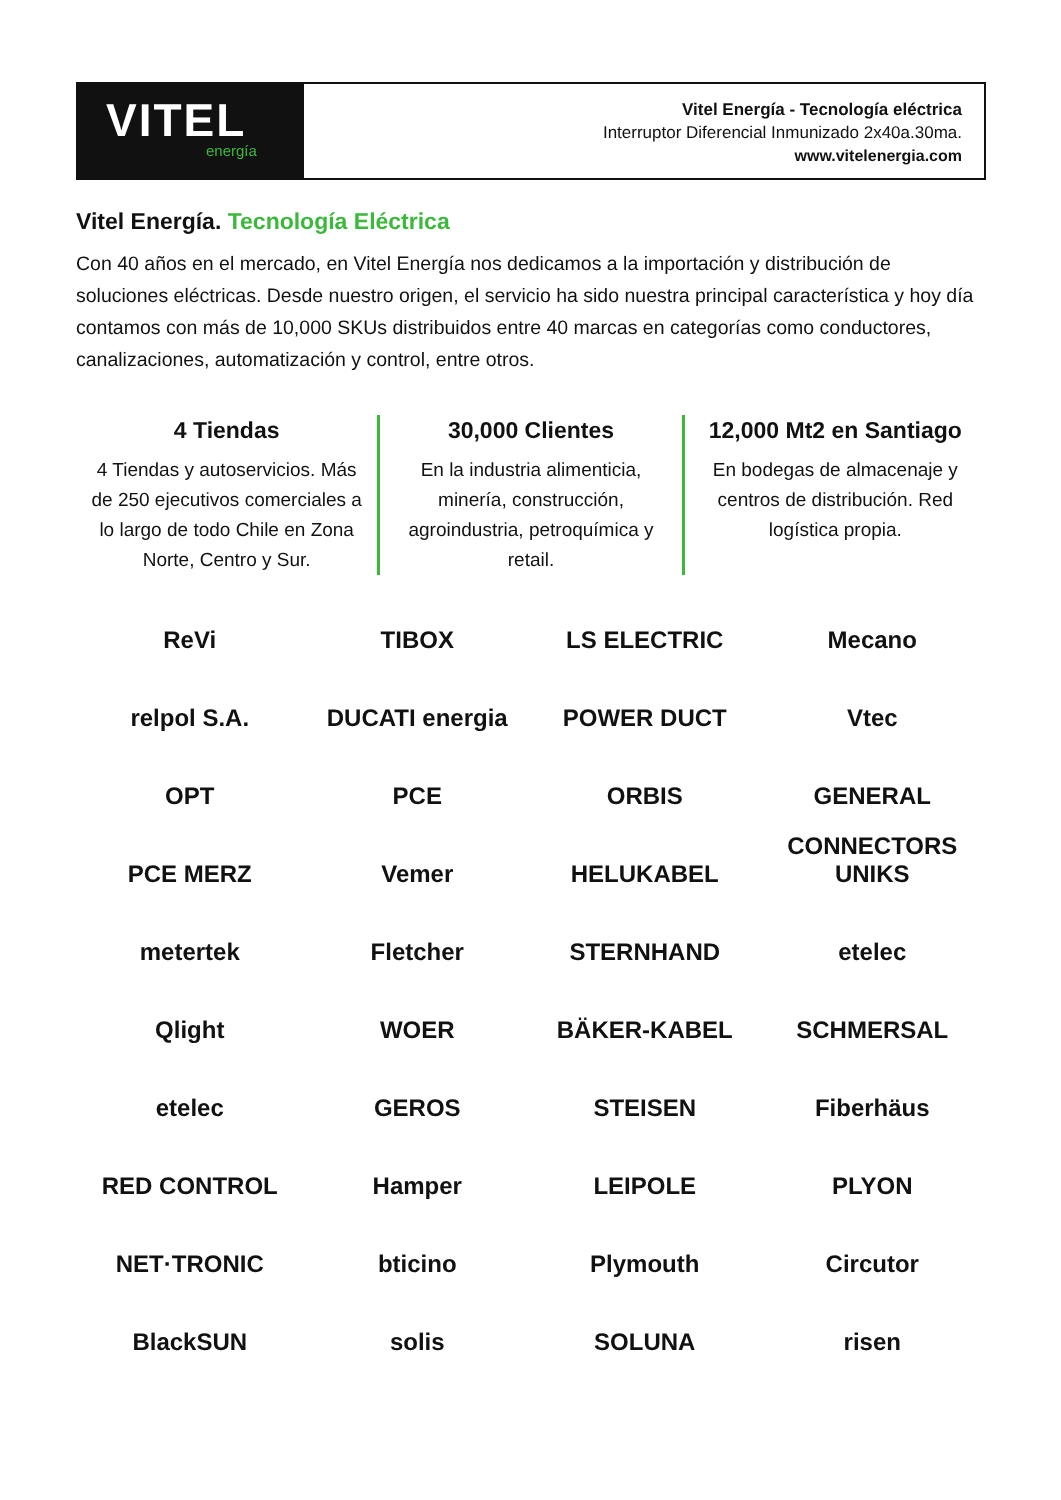VITEL
energía
Vitel Energía - Tecnología eléctrica
Interruptor Diferencial Inmunizado 2x40a.30ma.
www.vitelenergia.com
Vitel Energía. Tecnología Eléctrica
Con 40 años en el mercado, en Vitel Energía nos dedicamos a la importación y distribución de soluciones eléctricas. Desde nuestro origen, el servicio ha sido nuestra principal característica y hoy día contamos con más de 10,000 SKUs distribuidos entre 40 marcas en categorías como conductores, canalizaciones, automatización y control, entre otros.
4 Tiendas
4 Tiendas y autoservicios. Más de 250 ejecutivos comerciales a lo largo de todo Chile en Zona Norte, Centro y Sur.
30,000 Clientes
En la industria alimenticia, minería, construcción, agroindustria, petroquímica y retail.
12,000 Mt2 en Santiago
En bodegas de almacenaje y centros de distribución. Red logística propia.
ReVi
TIBOX
LS ELECTRIC
Mecano
relpol S.A.
DUCATI energia
POWER DUCT
Vtec
OPT
PCE
ORBIS
GENERAL CONNECTORS
PCE MERZ
Vemer
HELUKABEL
UNIKS
metertek
Fletcher
STERNHAND
etelec
Qlight
WOER
BÄKER-KABEL
SCHMERSAL
etelec
GEROS
STEISEN
Fiberhäus
RED CONTROL
Hamper
LEIPOLE
PLYON
NET·TRONIC
bticino
Plymouth
Circutor
BlackSUN
solis
SOLUNA
risen